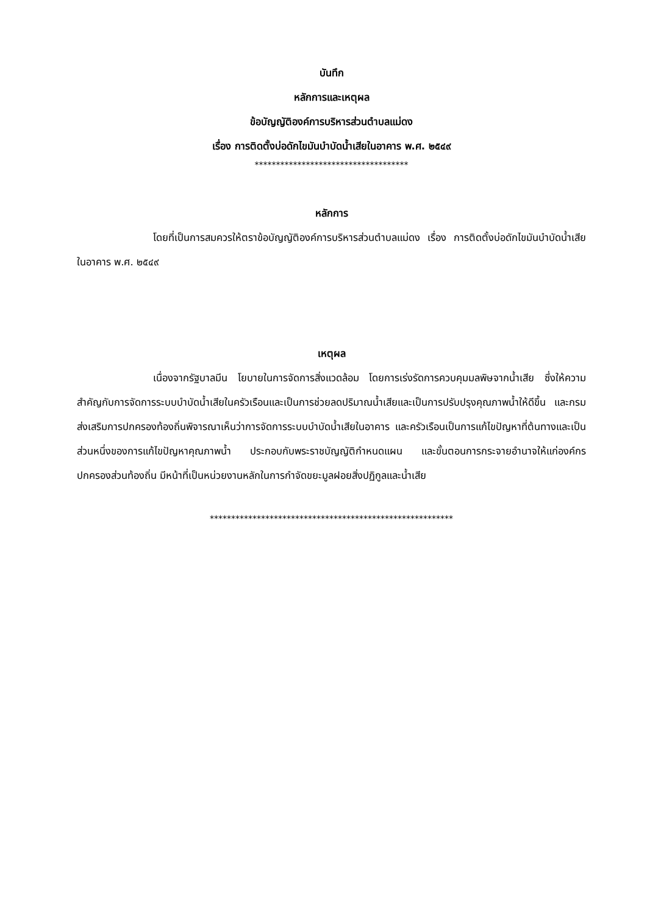บันทึก
หลักการและเหตุผล
ข้อบัญญัติองค์การบริหารส่วนตำบลแม่ดง
เรื่อง การติดตั้งบ่อดักไขมันบำบัดน้ำเสียในอาคาร พ.ศ. ๒๕๔๙
************************************
หลักการ
โดยที่เป็นการสมควรให้ตราข้อบัญญัติองค์การบริหารส่วนตำบลแม่ดง เรื่อง การติดตั้งบ่อดักไขมันบำบัดน้ำเสียในอาคาร พ.ศ. ๒๕๔๙
เหตุผล
เนื่องจากรัฐบาลมีน โยบายในการจัดการสิ่งแวดล้อม โดยการเร่งรัดการควบคุมมลพิษจากน้ำเสีย ซึ่งให้ความสำคัญกับการจัดการระบบบำบัดน้ำเสียในครัวเรือนและเป็นการช่วยลดปริมาณน้ำเสียและเป็นการปรับปรุงคุณภาพน้ำให้ดีขึ้น และกรมส่งเสริมการปกครองท้องถิ่นพิจารณาเห็นว่าการจัดการระบบบำบัดน้ำเสียในอาคาร และครัวเรือนเป็นการแก้ไขปัญหาที่ต้นทางและเป็นส่วนหนึ่งของการแก้ไขปัญหาคุณภาพน้ำ ประกอบกับพระราชบัญญัติกำหนดแผน และขั้นตอนการกระจายอำนาจให้แก่องค์กรปกครองส่วนท้องถิ่น มีหน้าที่เป็นหน่วยงานหลักในการกำจัดขยะมูลฝอยสิ่งปฏิกูลและน้ำเสีย
*********************************************************